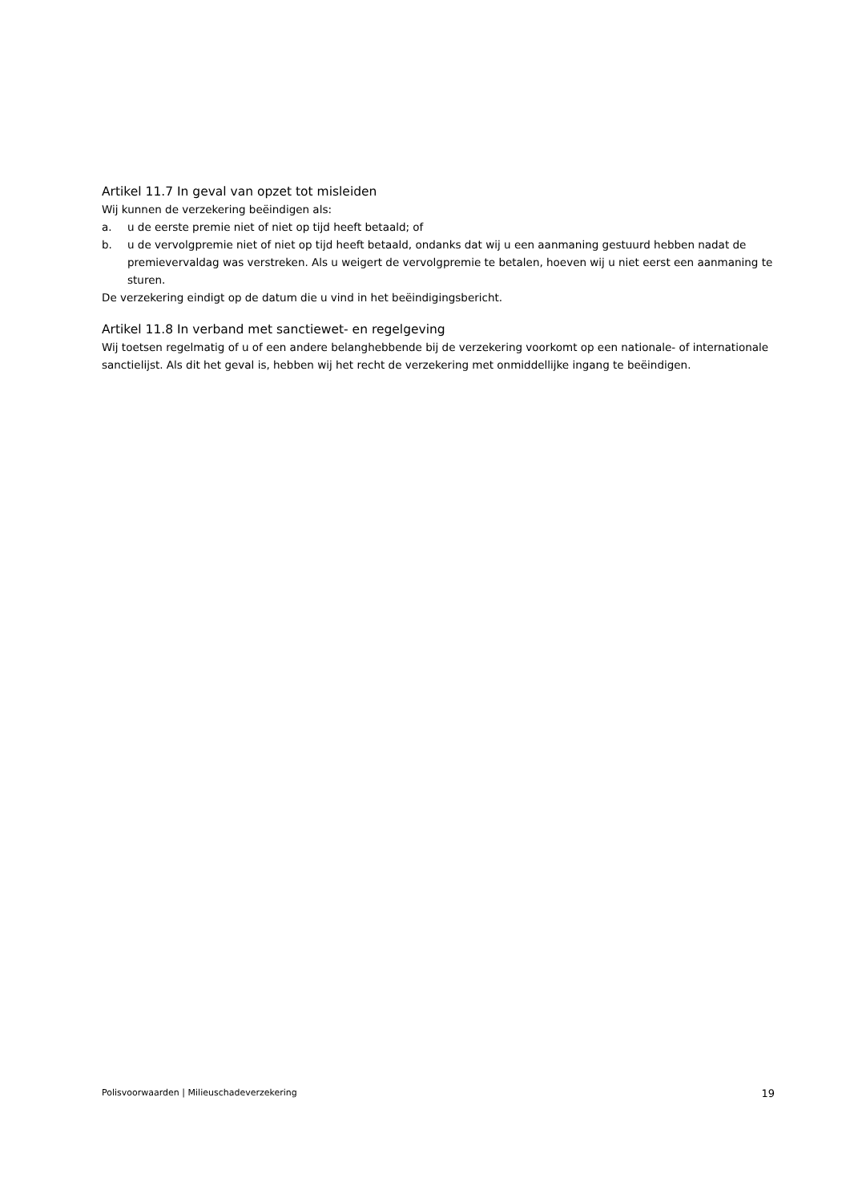Artikel 11.7 In geval van opzet tot misleiden
Wij kunnen de verzekering beëindigen als:
a. u de eerste premie niet of niet op tijd heeft betaald; of
b. u de vervolgpremie niet of niet op tijd heeft betaald, ondanks dat wij u een aanmaning gestuurd hebben nadat de premievervaldag was verstreken. Als u weigert de vervolgpremie te betalen, hoeven wij u niet eerst een aanmaning te sturen.
De verzekering eindigt op de datum die u vind in het beëindigingsbericht.
Artikel 11.8 In verband met sanctiewet- en regelgeving
Wij toetsen regelmatig of u of een andere belanghebbende bij de verzekering voorkomt op een nationale- of internationale sanctielijst. Als dit het geval is, hebben wij het recht de verzekering met onmiddellijke ingang te beëindigen.
Polisvoorwaarden | Milieuschadeverzekering 19